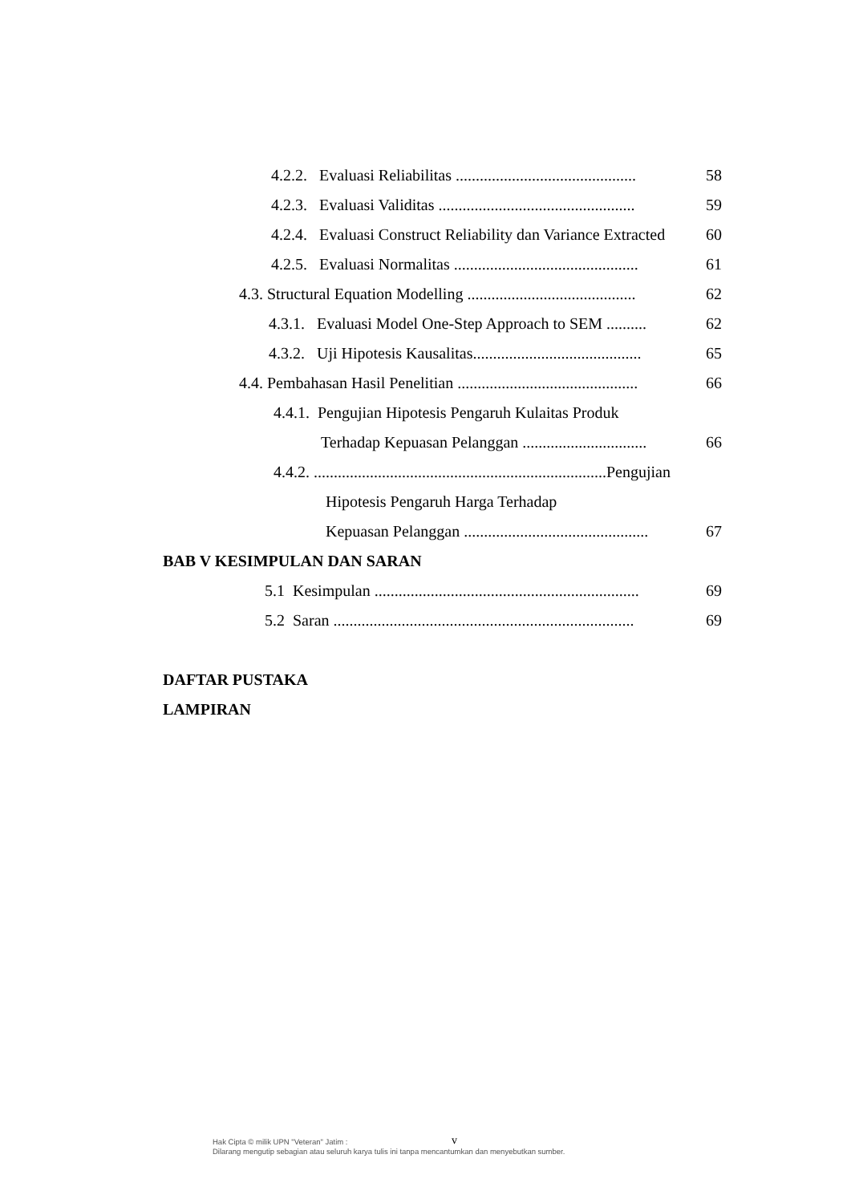4.2.2. Evaluasi Reliabilitas ............................................. 58
4.2.3. Evaluasi Validitas ................................................. 59
4.2.4. Evaluasi Construct Reliability dan Variance Extracted 60
4.2.5. Evaluasi Normalitas .............................................. 61
4.3. Structural Equation Modelling .......................................... 62
4.3.1. Evaluasi Model One-Step Approach to SEM .......... 62
4.3.2. Uji Hipotesis Kausalitas.......................................... 65
4.4. Pembahasan Hasil Penelitian ............................................. 66
4.4.1. Pengujian Hipotesis Pengaruh Kulaitas Produk
Terhadap Kepuasan Pelanggan ............................... 66
4.4.2. .........................................................................Pengujian
Hipotesis Pengaruh Harga Terhadap
Kepuasan Pelanggan .............................................. 67
BAB V KESIMPULAN DAN SARAN
5.1 Kesimpulan .................................................................. 69
5.2 Saran ........................................................................... 69
DAFTAR PUSTAKA
LAMPIRAN
Hak Cipta © milik UPN "Veteran" Jatim :
Dilarang mengutip sebagian atau seluruh karya tulis ini tanpa mencantumkan dan menyebutkan sumber.
v